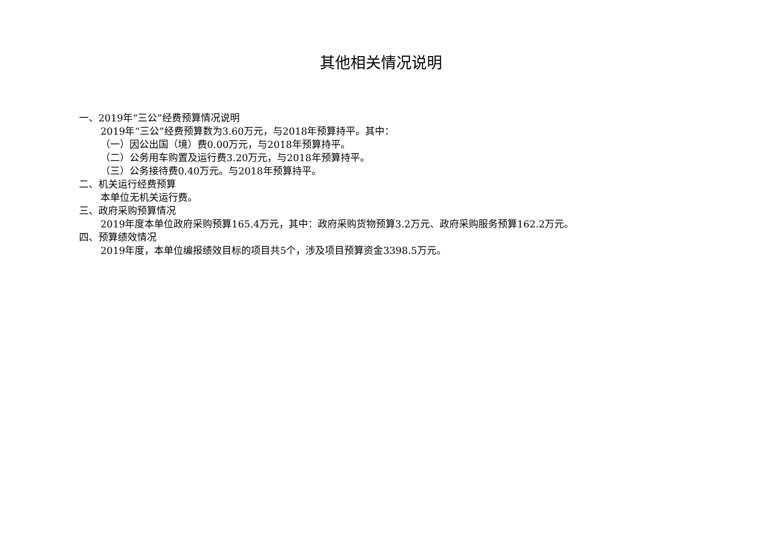其他相关情况说明
一、2019年“三公”经费预算情况说明
2019年“三公”经费预算数为3.60万元，与2018年预算持平。其中：
（一）因公出国（境）费0.00万元，与2018年预算持平。
（二）公务用车购置及运行费3.20万元，与2018年预算持平。
（三）公务接待费0.40万元。与2018年预算持平。
二、机关运行经费预算
本单位无机关运行费。
三、政府采购预算情况
2019年度本单位政府采购预算165.4万元，其中：政府采购货物预算3.2万元、政府采购服务预算162.2万元。
四、预算绩效情况
2019年度，本单位编报绩效目标的项目共5个，涉及项目预算资金3398.5万元。